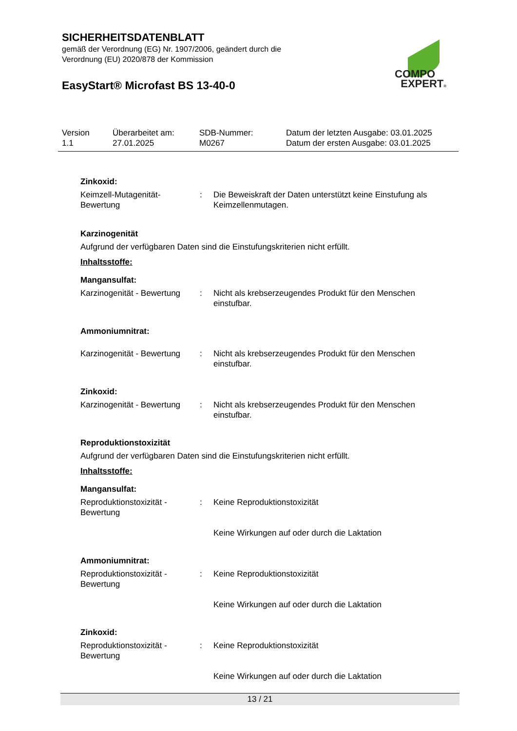SICHERHEITSDATENBLATT
gemäß der Verordnung (EG) Nr. 1907/2006, geändert durch die Verordnung (EU) 2020/878 der Kommission
EasyStart® Microfast BS 13-40-0
COMPO
EXPERT®
Version
1.1
Überarbeitet am:
27.01.2025
SDB-Nummer:
M0267
Datum der letzten Ausgabe: 03.01.2025
Datum der ersten Ausgabe: 03.01.2025
Zinkoxid:
Keimzell-Mutagenität-Bewertung
: Die Beweiskraft der Daten unterstützt keine Einstufung als Keimzellenmutagen.
Karzinogenität
Aufgrund der verfügbaren Daten sind die Einstufungskriterien nicht erfüllt.
Inhaltsstoffe:
Mangansulfat:
Karzinogenität - Bewertung
: Nicht als krebserzeugendes Produkt für den Menschen einstufbar.
Ammoniumnitrat:
Karzinogenität - Bewertung
: Nicht als krebserzeugendes Produkt für den Menschen einstufbar.
Zinkoxid:
Karzinogenität - Bewertung
: Nicht als krebserzeugendes Produkt für den Menschen einstufbar.
Reproduktionstoxizität
Aufgrund der verfügbaren Daten sind die Einstufungskriterien nicht erfüllt.
Inhaltsstoffe:
Mangansulfat:
Reproduktionstoxizität - Bewertung
: Keine Reproduktionstoxizität
Keine Wirkungen auf oder durch die Laktation
Ammoniumnitrat:
Reproduktionstoxizität - Bewertung
: Keine Reproduktionstoxizität
Keine Wirkungen auf oder durch die Laktation
Zinkoxid:
Reproduktionstoxizität - Bewertung
: Keine Reproduktionstoxizität
Keine Wirkungen auf oder durch die Laktation
13 / 21